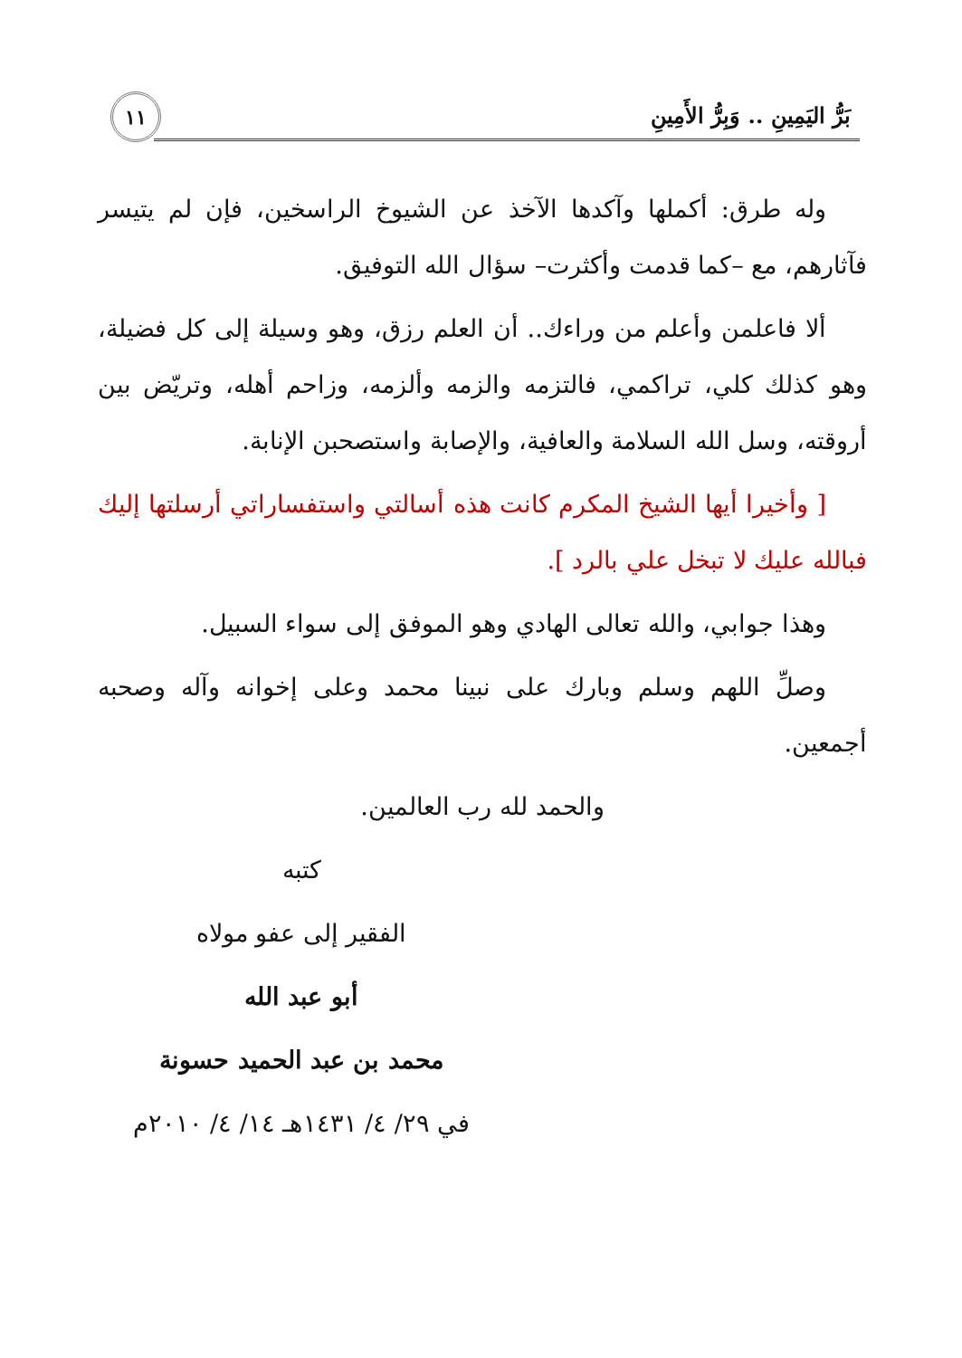بَرُّ اليَمِينِ .. وَبِرُّ الأَمِينِ
١١
وله طرق: أكملها وآكدها الآخذ عن الشيوخ الراسخين، فإن لم يتيسر فآثارهم، مع –كما قدمت وأكثرت– سؤال الله التوفيق.
ألا فاعلمن وأعلم من وراءك.. أن العلم رزق، وهو وسيلة إلى كل فضيلة، وهو كذلك كلي، تراكمي، فالتزمه والزمه وألزمه، وزاحم أهله، وتريّض بين أروقته، وسل الله السلامة والعافية، والإصابة واستصحبن الإنابة.
[ وأخيرا أيها الشيخ المكرم كانت هذه أسالتي واستفساراتي أرسلتها إليك فبالله عليك لا تبخل علي بالرد ].
وهذا جوابي، والله تعالى الهادي وهو الموفق إلى سواء السبيل.
وصلِّ اللهم وسلم وبارك على نبينا محمد وعلى إخوانه وآله وصحبه أجمعين.
والحمد لله رب العالمين.
كتبه
الفقير إلى عفو مولاه
أبو عبد الله
محمد بن عبد الحميد حسونة
في ٢٩/ ٤/ ١٤٣١هـ ١٤/ ٤/ ٢٠١٠م